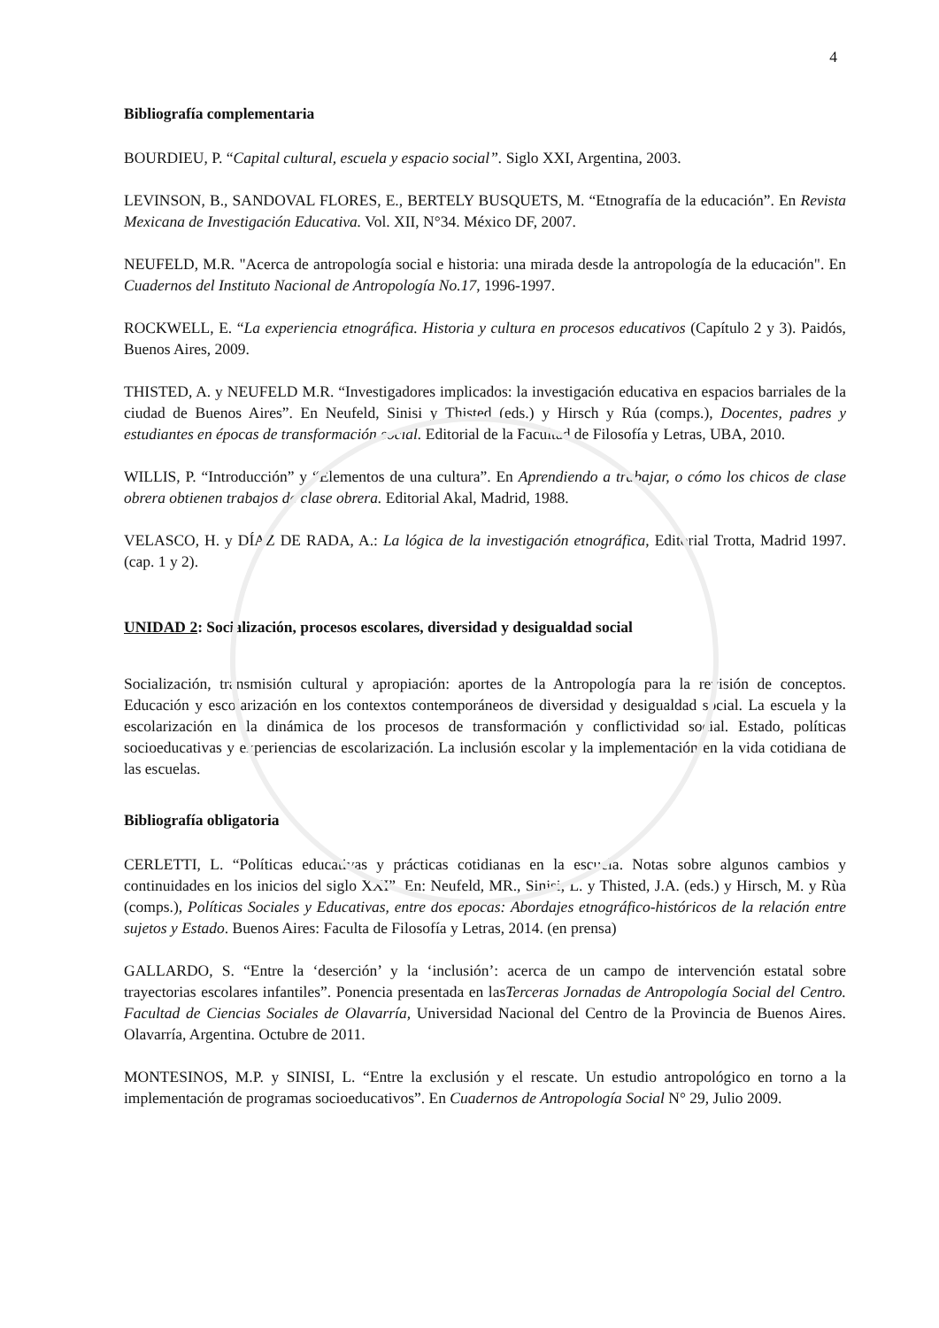4
Bibliografía complementaria
BOURDIEU, P. “Capital cultural, escuela y espacio social”. Siglo XXI, Argentina, 2003.
LEVINSON, B., SANDOVAL FLORES, E., BERTELY BUSQUETS, M. “Etnografía de la educación”. En Revista Mexicana de Investigación Educativa. Vol. XII, N°34. México DF, 2007.
NEUFELD, M.R. "Acerca de antropología social e historia: una mirada desde la antropología de la educación". En Cuadernos del Instituto Nacional de Antropología No.17, 1996-1997.
ROCKWELL, E. “La experiencia etnográfica. Historia y cultura en procesos educativos (Capítulo 2 y 3). Paidós, Buenos Aires, 2009.
THISTED, A. y NEUFELD M.R. “Investigadores implicados: la investigación educativa en espacios barriales de la ciudad de Buenos Aires”. En Neufeld, Sinisi y Thisted (eds.) y Hirsch y Rúa (comps.), Docentes, padres y estudiantes en épocas de transformación social. Editorial de la Facultad de Filosofía y Letras, UBA, 2010.
WILLIS, P. “Introducción” y “Elementos de una cultura”. En Aprendiendo a trabajar, o cómo los chicos de clase obrera obtienen trabajos de clase obrera. Editorial Akal, Madrid, 1988.
VELASCO, H. y DÍAZ DE RADA, A.: La lógica de la investigación etnográfica, Editorial Trotta, Madrid 1997. (cap. 1 y 2).
UNIDAD 2: Socialización, procesos escolares, diversidad y desigualdad social
Socialización, transmisión cultural y apropiación: aportes de la Antropología para la revisión de conceptos. Educación y escolarización en los contextos contemporáneos de diversidad y desigualdad social. La escuela y la escolarización en la dinámica de los procesos de transformación y conflictividad social. Estado, políticas socioeducativas y experiencias de escolarización. La inclusión escolar y la implementación en la vida cotidiana de las escuelas.
Bibliografía obligatoria
CERLETTI, L. “Políticas educativas y prácticas cotidianas en la escuela. Notas sobre algunos cambios y continuidades en los inicios del siglo XXI”. En: Neufeld, MR., Sinisi, L. y Thisted, J.A. (eds.) y Hirsch, M. y Rùa (comps.), Políticas Sociales y Educativas, entre dos épocas: Abordajes etnográfico-históricos de la relación entre sujetos y Estado. Buenos Aires: Faculta de Filosofía y Letras, 2014. (en prensa)
GALLARDO, S. “Entre la ‘deserción’ y la ‘inclusión’: acerca de un campo de intervención estatal sobre trayectorias escolares infantiles”. Ponencia presentada en lasTerceras Jornadas de Antropología Social del Centro. Facultad de Ciencias Sociales de Olavarría, Universidad Nacional del Centro de la Provincia de Buenos Aires. Olavarría, Argentina. Octubre de 2011.
MONTESINOS, M.P. y SINISI, L. “Entre la exclusión y el rescate. Un estudio antropológico en torno a la implementación de programas socioeducativos”. En Cuadernos de Antropología Social N° 29, Julio 2009.